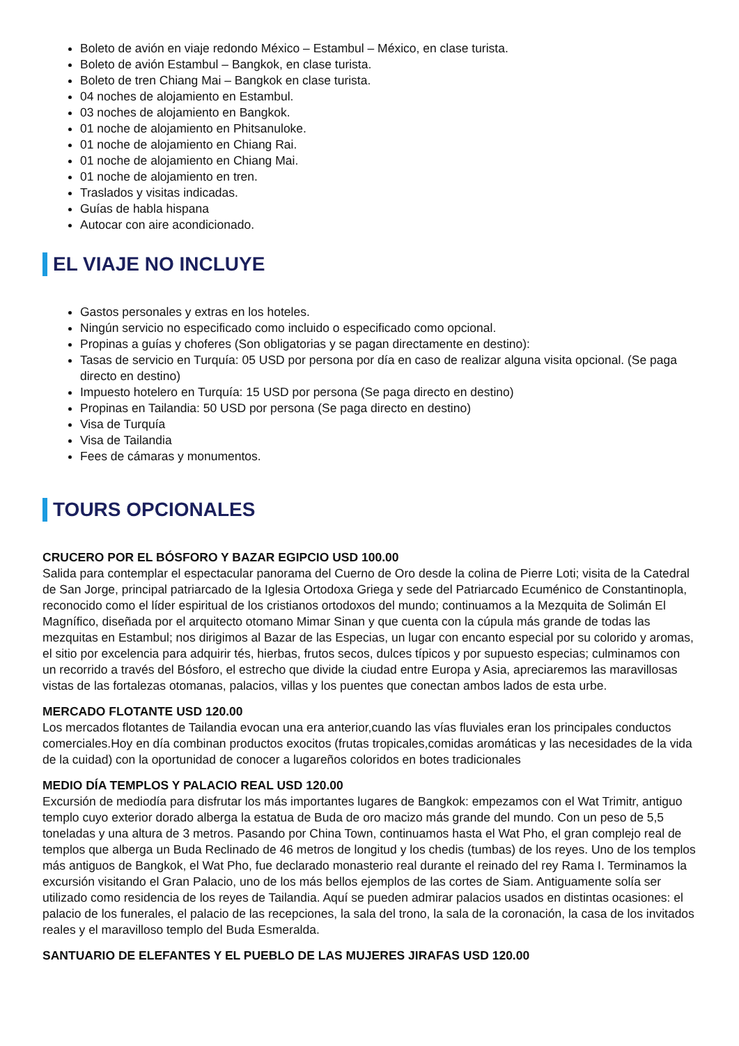Boleto de avión en viaje redondo México – Estambul – México, en clase turista.
Boleto de avión Estambul – Bangkok, en clase turista.
Boleto de tren Chiang Mai – Bangkok en clase turista.
04 noches de alojamiento en Estambul.
03 noches de alojamiento en Bangkok.
01 noche de alojamiento en Phitsanuloke.
01 noche de alojamiento en Chiang Rai.
01 noche de alojamiento en Chiang Mai.
01 noche de alojamiento en tren.
Traslados y visitas indicadas.
Guías de habla hispana
Autocar con aire acondicionado.
EL VIAJE NO INCLUYE
Gastos personales y extras en los hoteles.
Ningún servicio no especificado como incluido o especificado como opcional.
Propinas a guías y choferes (Son obligatorias y se pagan directamente en destino):
Tasas de servicio en Turquía: 05 USD por persona por día en caso de realizar alguna visita opcional. (Se paga directo en destino)
Impuesto hotelero en Turquía: 15 USD por persona (Se paga directo en destino)
Propinas en Tailandia: 50 USD por persona (Se paga directo en destino)
Visa de Turquía
Visa de Tailandia
Fees de cámaras y monumentos.
TOURS OPCIONALES
CRUCERO POR EL BÓSFORO Y BAZAR EGIPCIO USD 100.00
Salida para contemplar el espectacular panorama del Cuerno de Oro desde la colina de Pierre Loti; visita de la Catedral de San Jorge, principal patriarcado de la Iglesia Ortodoxa Griega y sede del Patriarcado Ecuménico de Constantinopla, reconocido como el líder espiritual de los cristianos ortodoxos del mundo; continuamos a la Mezquita de Solimán El Magnífico, diseñada por el arquitecto otomano Mimar Sinan y que cuenta con la cúpula más grande de todas las mezquitas en Estambul; nos dirigimos al Bazar de las Especias, un lugar con encanto especial por su colorido y aromas, el sitio por excelencia para adquirir tés, hierbas, frutos secos, dulces típicos y por supuesto especias; culminamos con un recorrido a través del Bósforo, el estrecho que divide la ciudad entre Europa y Asia, apreciaremos las maravillosas vistas de las fortalezas otomanas, palacios, villas y los puentes que conectan ambos lados de esta urbe.
MERCADO FLOTANTE USD 120.00
Los mercados flotantes de Tailandia evocan una era anterior,cuando las vías fluviales eran los principales conductos comerciales.Hoy en día combinan productos exocitos (frutas tropicales,comidas aromáticas y las necesidades de la vida de la cuidad) con la oportunidad de conocer a lugareños coloridos en botes tradicionales
MEDIO DÍA TEMPLOS Y PALACIO REAL USD 120.00
Excursión de mediodía para disfrutar los más importantes lugares de Bangkok: empezamos con el Wat Trimitr, antiguo templo cuyo exterior dorado alberga la estatua de Buda de oro macizo más grande del mundo. Con un peso de 5,5 toneladas y una altura de 3 metros. Pasando por China Town, continuamos hasta el Wat Pho, el gran complejo real de templos que alberga un Buda Reclinado de 46 metros de longitud y los chedis (tumbas) de los reyes. Uno de los templos más antiguos de Bangkok, el Wat Pho, fue declarado monasterio real durante el reinado del rey Rama I. Terminamos la excursión visitando el Gran Palacio, uno de los más bellos ejemplos de las cortes de Siam. Antiguamente solía ser utilizado como residencia de los reyes de Tailandia. Aquí se pueden admirar palacios usados en distintas ocasiones: el palacio de los funerales, el palacio de las recepciones, la sala del trono, la sala de la coronación, la casa de los invitados reales y el maravilloso templo del Buda Esmeralda.
SANTUARIO DE ELEFANTES Y EL PUEBLO DE LAS MUJERES JIRAFAS USD 120.00